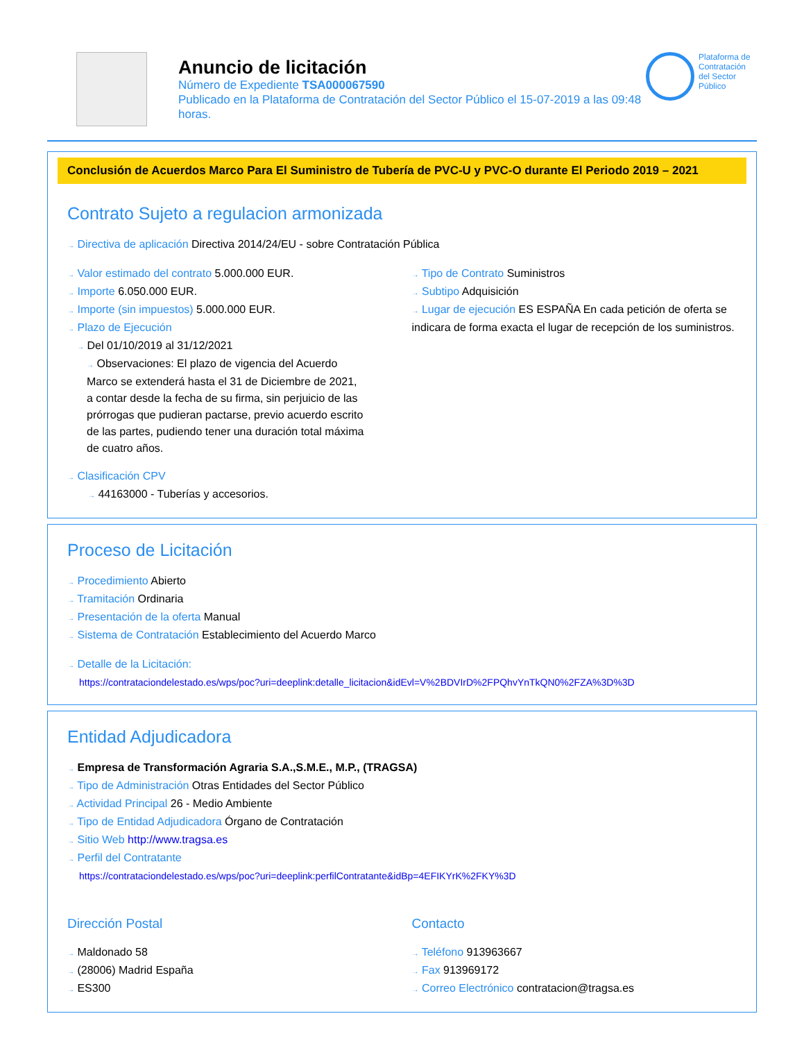Anuncio de licitación
Número de Expediente TSA000067590
Publicado en la Plataforma de Contratación del Sector Público el 15-07-2019 a las 09:48 horas.
Plataforma de Contratación del Sector Público
Conclusión de Acuerdos Marco Para El Suministro de Tubería de PVC-U y PVC-O durante El Periodo 2019 – 2021
Contrato Sujeto a regulacion armonizada
→ Directiva de aplicación Directiva 2014/24/EU - sobre Contratación Pública
→ Valor estimado del contrato 5.000.000 EUR.
→ Importe 6.050.000 EUR.
→ Importe (sin impuestos) 5.000.000 EUR.
→ Plazo de Ejecución
→ Del 01/10/2019 al 31/12/2021
→ Observaciones: El plazo de vigencia del Acuerdo Marco se extenderá hasta el 31 de Diciembre de 2021, a contar desde la fecha de su firma, sin perjuicio de las prórrogas que pudieran pactarse, previo acuerdo escrito de las partes, pudiendo tener una duración total máxima de cuatro años.
→ Tipo de Contrato Suministros
→ Subtipo Adquisición
→ Lugar de ejecución ES ESPAÑA En cada petición de oferta se indicara de forma exacta el lugar de recepción de los suministros.
→ Clasificación CPV
→ 44163000 - Tuberías y accesorios.
Proceso de Licitación
→ Procedimiento Abierto
→ Tramitación Ordinaria
→ Presentación de la oferta Manual
→ Sistema de Contratación Establecimiento del Acuerdo Marco
→ Detalle de la Licitación:
https://contrataciondelestado.es/wps/poc?uri=deeplink:detalle_licitacion&idEvl=V%2BDVIrD%2FPQhvYnTkQN0%2FZA%3D%3D
Entidad Adjudicadora
→ Empresa de Transformación Agraria S.A.,S.M.E., M.P., (TRAGSA)
→ Tipo de Administración Otras Entidades del Sector Público
→ Actividad Principal 26 - Medio Ambiente
→ Tipo de Entidad Adjudicadora Órgano de Contratación
→ Sitio Web http://www.tragsa.es
→ Perfil del Contratante
https://contrataciondelestado.es/wps/poc?uri=deeplink:perfilContratante&idBp=4EFIKYrK%2FKY%3D
Dirección Postal
→ Maldonado 58
→ (28006) Madrid España
→ ES300
Contacto
→ Teléfono 913963667
→ Fax 913969172
→ Correo Electrónico contratacion@tragsa.es